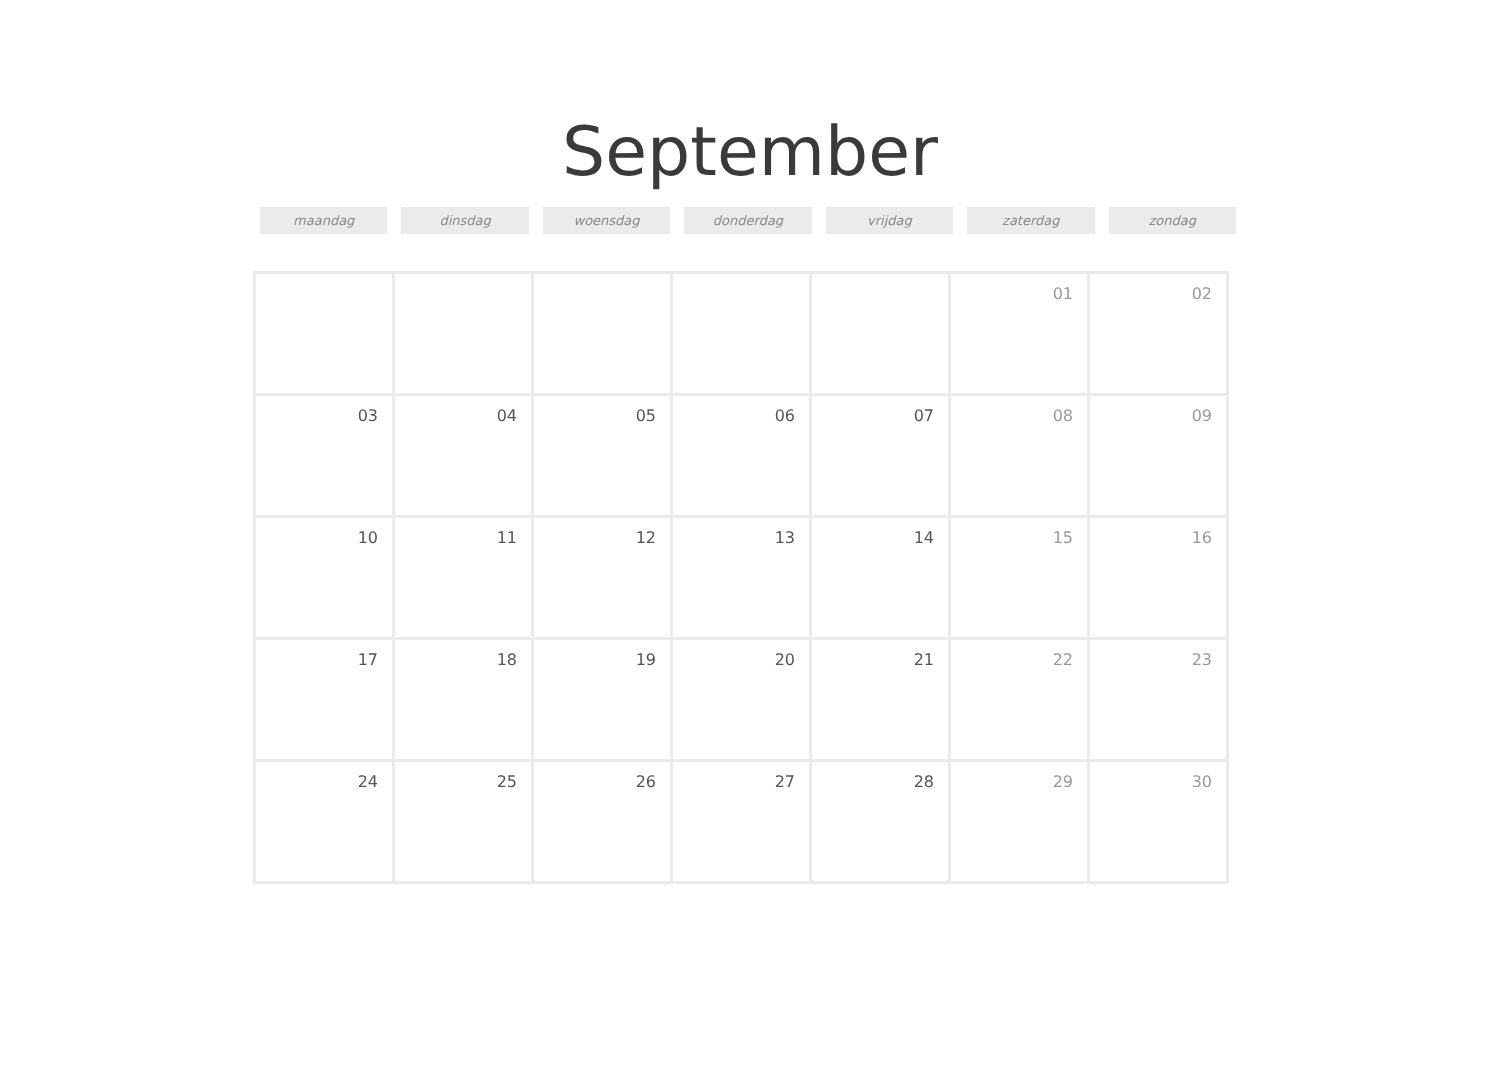September
maandag dinsdag woensdag donderdag vrijdag zaterdag zondag
| | | | | | 01 | 02 |
| 03 | 04 | 05 | 06 | 07 | 08 | 09 |
| 10 | 11 | 12 | 13 | 14 | 15 | 16 |
| 17 | 18 | 19 | 20 | 21 | 22 | 23 |
| 24 | 25 | 26 | 27 | 28 | 29 | 30 |